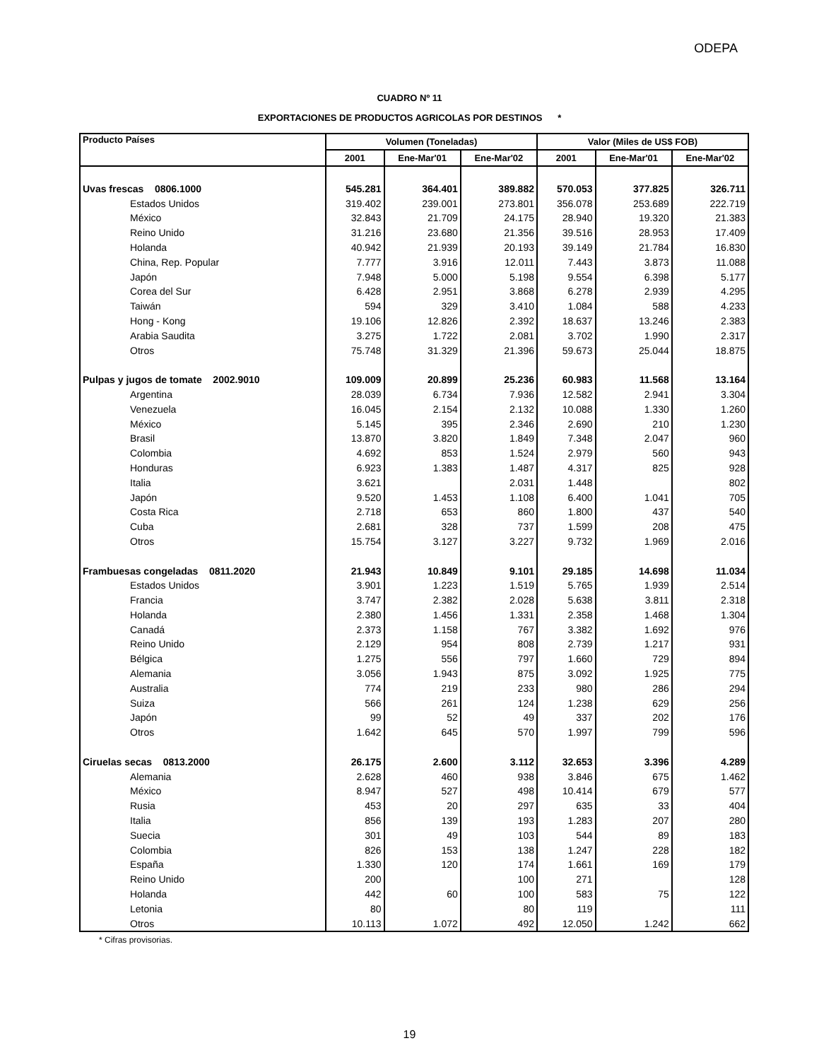ODEPA
CUADRO Nº 11
EXPORTACIONES DE PRODUCTOS AGRICOLAS POR DESTINOS *
| Producto Países | Volumen (Toneladas) | | | Valor (Miles de US$ FOB) | | |
| --- | --- | --- | --- | --- | --- | --- |
| | 2001 | Ene-Mar'01 | Ene-Mar'02 | 2001 | Ene-Mar'01 | Ene-Mar'02 |
| Uvas frescas 0806.1000 | 545.281 | 364.401 | 389.882 | 570.053 | 377.825 | 326.711 |
| Estados Unidos | 319.402 | 239.001 | 273.801 | 356.078 | 253.689 | 222.719 |
| México | 32.843 | 21.709 | 24.175 | 28.940 | 19.320 | 21.383 |
| Reino Unido | 31.216 | 23.680 | 21.356 | 39.516 | 28.953 | 17.409 |
| Holanda | 40.942 | 21.939 | 20.193 | 39.149 | 21.784 | 16.830 |
| China, Rep. Popular | 7.777 | 3.916 | 12.011 | 7.443 | 3.873 | 11.088 |
| Japón | 7.948 | 5.000 | 5.198 | 9.554 | 6.398 | 5.177 |
| Corea del Sur | 6.428 | 2.951 | 3.868 | 6.278 | 2.939 | 4.295 |
| Taiwán | 594 | 329 | 3.410 | 1.084 | 588 | 4.233 |
| Hong - Kong | 19.106 | 12.826 | 2.392 | 18.637 | 13.246 | 2.383 |
| Arabia Saudita | 3.275 | 1.722 | 2.081 | 3.702 | 1.990 | 2.317 |
| Otros | 75.748 | 31.329 | 21.396 | 59.673 | 25.044 | 18.875 |
| Pulpas y jugos de tomate 2002.9010 | 109.009 | 20.899 | 25.236 | 60.983 | 11.568 | 13.164 |
| Argentina | 28.039 | 6.734 | 7.936 | 12.582 | 2.941 | 3.304 |
| Venezuela | 16.045 | 2.154 | 2.132 | 10.088 | 1.330 | 1.260 |
| México | 5.145 | 395 | 2.346 | 2.690 | 210 | 1.230 |
| Brasil | 13.870 | 3.820 | 1.849 | 7.348 | 2.047 | 960 |
| Colombia | 4.692 | 853 | 1.524 | 2.979 | 560 | 943 |
| Honduras | 6.923 | 1.383 | 1.487 | 4.317 | 825 | 928 |
| Italia | 3.621 | | 2.031 | 1.448 | | 802 |
| Japón | 9.520 | 1.453 | 1.108 | 6.400 | 1.041 | 705 |
| Costa Rica | 2.718 | 653 | 860 | 1.800 | 437 | 540 |
| Cuba | 2.681 | 328 | 737 | 1.599 | 208 | 475 |
| Otros | 15.754 | 3.127 | 3.227 | 9.732 | 1.969 | 2.016 |
| Frambuesas congeladas 0811.2020 | 21.943 | 10.849 | 9.101 | 29.185 | 14.698 | 11.034 |
| Estados Unidos | 3.901 | 1.223 | 1.519 | 5.765 | 1.939 | 2.514 |
| Francia | 3.747 | 2.382 | 2.028 | 5.638 | 3.811 | 2.318 |
| Holanda | 2.380 | 1.456 | 1.331 | 2.358 | 1.468 | 1.304 |
| Canadá | 2.373 | 1.158 | 767 | 3.382 | 1.692 | 976 |
| Reino Unido | 2.129 | 954 | 808 | 2.739 | 1.217 | 931 |
| Bélgica | 1.275 | 556 | 797 | 1.660 | 729 | 894 |
| Alemania | 3.056 | 1.943 | 875 | 3.092 | 1.925 | 775 |
| Australia | 774 | 219 | 233 | 980 | 286 | 294 |
| Suiza | 566 | 261 | 124 | 1.238 | 629 | 256 |
| Japón | 99 | 52 | 49 | 337 | 202 | 176 |
| Otros | 1.642 | 645 | 570 | 1.997 | 799 | 596 |
| Ciruelas secas 0813.2000 | 26.175 | 2.600 | 3.112 | 32.653 | 3.396 | 4.289 |
| Alemania | 2.628 | 460 | 938 | 3.846 | 675 | 1.462 |
| México | 8.947 | 527 | 498 | 10.414 | 679 | 577 |
| Rusia | 453 | 20 | 297 | 635 | 33 | 404 |
| Italia | 856 | 139 | 193 | 1.283 | 207 | 280 |
| Suecia | 301 | 49 | 103 | 544 | 89 | 183 |
| Colombia | 826 | 153 | 138 | 1.247 | 228 | 182 |
| España | 1.330 | 120 | 174 | 1.661 | 169 | 179 |
| Reino Unido | 200 | | 100 | 271 | | 128 |
| Holanda | 442 | 60 | 100 | 583 | 75 | 122 |
| Letonia | 80 | | 80 | 119 | | 111 |
| Otros | 10.113 | 1.072 | 492 | 12.050 | 1.242 | 662 |
* Cifras provisorias.
19